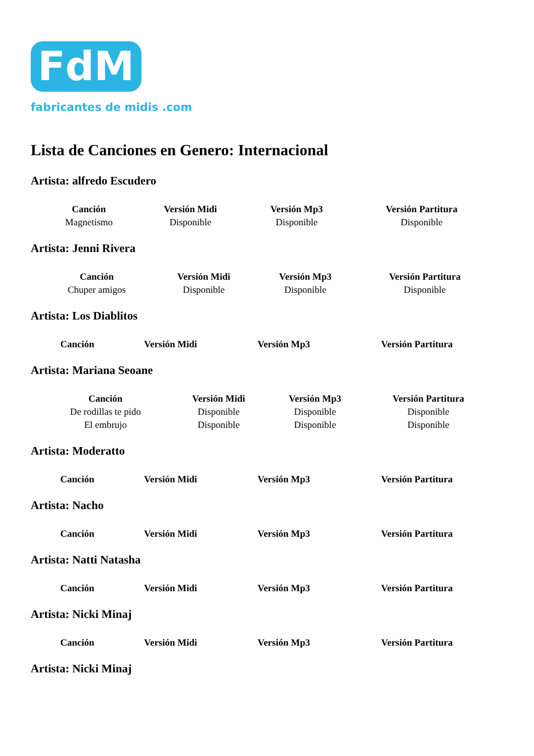FdM
fabricantes de midis .com
Lista de Canciones en Genero: Internacional
Artista: alfredo Escudero
| Canción | Versión Midi | Versión Mp3 | Versión Partitura |
| --- | --- | --- | --- |
| Magnetismo | Disponible | Disponible | Disponible |
Artista: Jenni Rivera
| Canción | Versión Midi | Versión Mp3 | Versión Partitura |
| --- | --- | --- | --- |
| Chuper amigos | Disponible | Disponible | Disponible |
Artista: Los Diablitos
| Canción | Versión Midi | Versión Mp3 | Versión Partitura |
| --- | --- | --- | --- |
Artista: Mariana Seoane
| Canción | Versión Midi | Versión Mp3 | Versión Partitura |
| --- | --- | --- | --- |
| De rodillas te pido | Disponible | Disponible | Disponible |
| El embrujo | Disponible | Disponible | Disponible |
Artista: Moderatto
| Canción | Versión Midi | Versión Mp3 | Versión Partitura |
| --- | --- | --- | --- |
Artista: Nacho
| Canción | Versión Midi | Versión Mp3 | Versión Partitura |
| --- | --- | --- | --- |
Artista: Natti Natasha
| Canción | Versión Midi | Versión Mp3 | Versión Partitura |
| --- | --- | --- | --- |
Artista: Nicki Minaj
| Canción | Versión Midi | Versión Mp3 | Versión Partitura |
| --- | --- | --- | --- |
Artista: Nicki Minaj